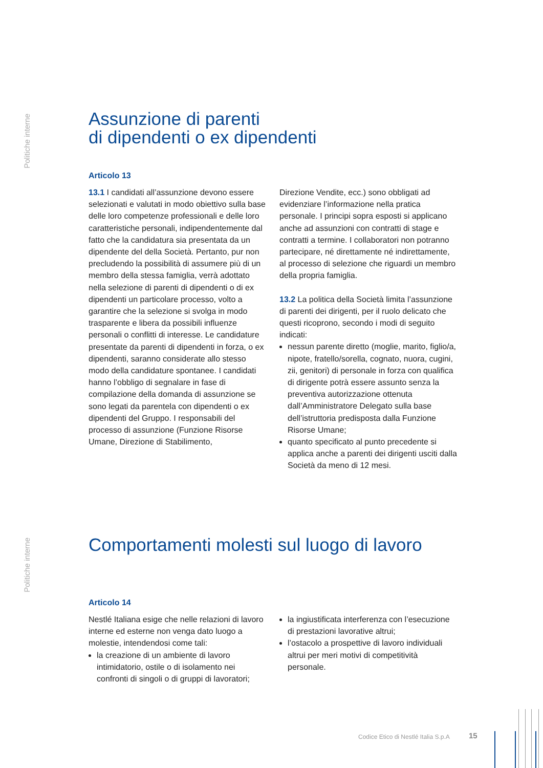Politiche interne
Assunzione di parenti
di dipendenti o ex dipendenti
Articolo 13
13.1 I candidati all’assunzione devono essere selezionati e valutati in modo obiettivo sulla base delle loro competenze professionali e delle loro caratteristiche personali, indipendentemente dal fatto che la candidatura sia presentata da un dipendente del della Società. Pertanto, pur non precludendo la possibilità di assumere più di un membro della stessa famiglia, verrà adottato nella selezione di parenti di dipendenti o di ex dipendenti un particolare processo, volto a garantire che la selezione si svolga in modo trasparente e libera da possibili influenze personali o conflitti di interesse. Le candidature presentate da parenti di dipendenti in forza, o ex dipendenti, saranno considerate allo stesso modo della candidature spontanee. I candidati hanno l’obbligo di segnalare in fase di compilazione della domanda di assunzione se sono legati da parentela con dipendenti o ex dipendenti del Gruppo. I responsabili del processo di assunzione (Funzione Risorse Umane, Direzione di Stabilimento,
Direzione Vendite, ecc.) sono obbligati ad evidenziare l’informazione nella pratica personale. I principi sopra esposti si applicano anche ad assunzioni con contratti di stage e contratti a termine. I collaboratori non potranno partecipare, né direttamente né indirettamente, al processo di selezione che riguardi un membro della propria famiglia.
13.2 La politica della Società limita l’assunzione di parenti dei dirigenti, per il ruolo delicato che questi ricoprono, secondo i modi di seguito indicati:
nessun parente diretto (moglie, marito, figlio/a, nipote, fratello/sorella, cognato, nuora, cugini, zii, genitori) di personale in forza con qualifica di dirigente potrà essere assunto senza la preventiva autorizzazione ottenuta dall’Amministratore Delegato sulla base dell’istruttoria predisposta dalla Funzione Risorse Umane;
quanto specificato al punto precedente si applica anche a parenti dei dirigenti usciti dalla Società da meno di 12 mesi.
Politiche interne
Comportamenti molesti sul luogo di lavoro
Articolo 14
Nestlé Italiana esige che nelle relazioni di lavoro interne ed esterne non venga dato luogo a molestie, intendendosi come tali:
la creazione di un ambiente di lavoro intimidatorio, ostile o di isolamento nei confronti di singoli o di gruppi di lavoratori;
la ingiustificata interferenza con l’esecuzione di prestazioni lavorative altrui;
l’ostacolo a prospettive di lavoro individuali altrui per meri motivi di competitività personale.
Codice Etico di Nestlé Italia S.p.A
15